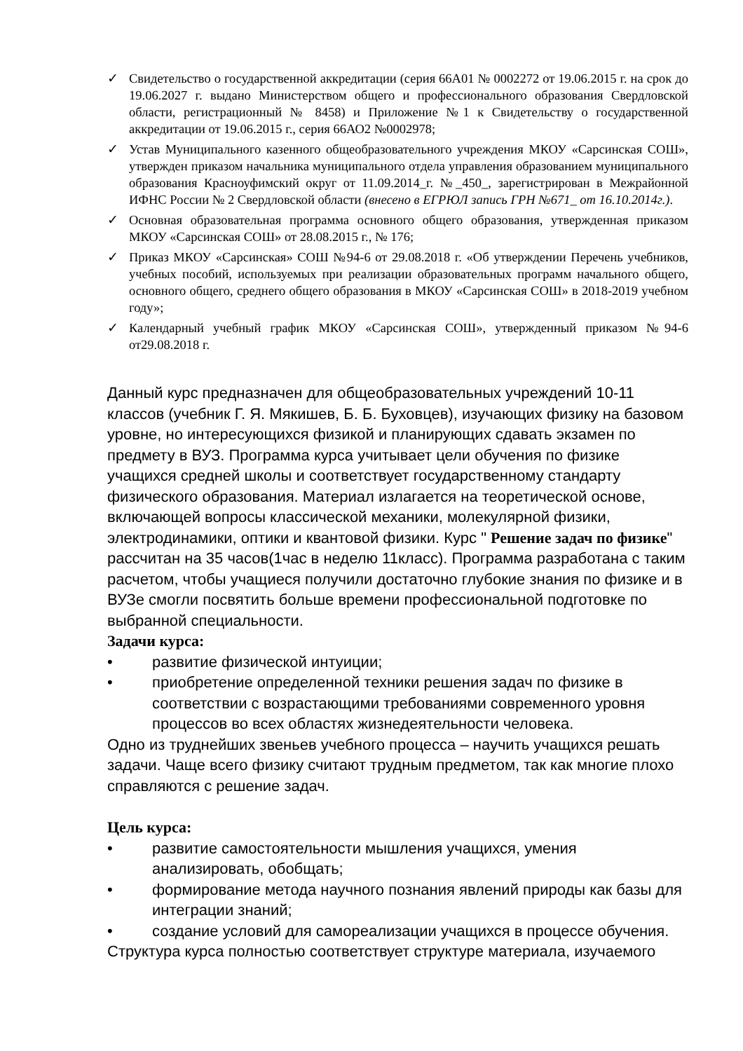✓ Свидетельство о государственной аккредитации (серия 66А01 № 0002272 от 19.06.2015 г. на срок до 19.06.2027 г. выдано Министерством общего и профессионального образования Свердловской области, регистрационный № 8458) и Приложение №1 к Свидетельству о государственной аккредитации от 19.06.2015 г., серия 66АО2 №0002978;
✓ Устав Муниципального казенного общеобразовательного учреждения МКОУ «Сарсинская СОШ», утвержден приказом начальника муниципального отдела управления образованием муниципального образования Красноуфимский округ от 11.09.2014_г. №_450_, зарегистрирован в Межрайонной ИФНС России № 2 Свердловской области (внесено в ЕГРЮЛ запись ГРН №671_ от 16.10.2014г.).
✓ Основная образовательная программа основного общего образования, утвержденная приказом МКОУ «Сарсинская СОШ» от 28.08.2015 г., № 176;
✓ Приказ МКОУ «Сарсинская» СОШ №94-6 от 29.08.2018 г. «Об утверждении Перечень учебников, учебных пособий, используемых при реализации образовательных программ начального общего, основного общего, среднего общего образования в МКОУ «Сарсинская СОШ» в 2018-2019 учебном году»;
✓ Календарный учебный график МКОУ «Сарсинская СОШ», утвержденный приказом №94-6 от29.08.2018 г.
Данный курс предназначен для общеобразовательных учреждений 10-11 классов (учебник Г. Я. Мякишев, Б. Б. Буховцев), изучающих физику на базовом уровне, но интересующихся физикой и планирующих сдавать экзамен по предмету в ВУЗ. Программа курса учитывает цели обучения по физике учащихся средней школы и соответствует государственному стандарту физического образования. Материал излагается на теоретической основе, включающей вопросы классической механики, молекулярной физики, электродинамики, оптики и квантовой физики. Курс " Решение задач по физике" рассчитан на 35 часов(1час в неделю 11класс). Программа разработана с таким расчетом, чтобы учащиеся получили достаточно глубокие знания по физике и в ВУЗе смогли посвятить больше времени профессиональной подготовке по выбранной специальности.
Задачи курса:
• развитие физической интуиции;
• приобретение определенной техники решения задач по физике в соответствии с возрастающими требованиями современного уровня процессов во всех областях жизнедеятельности человека.
Одно из труднейших звеньев учебного процесса – научить учащихся решать задачи. Чаще всего физику считают трудным предметом, так как многие плохо справляются с решение задач.
Цель курса:
• развитие самостоятельности мышления учащихся, умения анализировать, обобщать;
• формирование метода научного познания явлений природы как базы для интеграции знаний;
• создание условий для самореализации учащихся в процессе обучения.
Структура курса полностью соответствует структуре материала, изучаемого